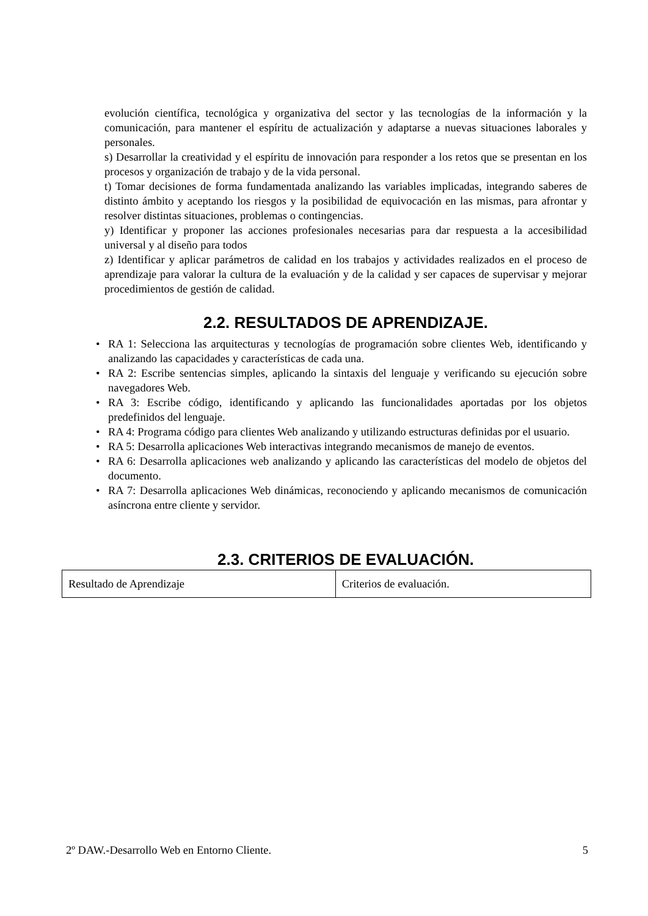evolución científica, tecnológica y organizativa del sector y las tecnologías de la información y la comunicación, para mantener el espíritu de actualización y adaptarse a nuevas situaciones laborales y personales.
s) Desarrollar la creatividad y el espíritu de innovación para responder a los retos que se presentan en los procesos y organización de trabajo y de la vida personal.
t) Tomar decisiones de forma fundamentada analizando las variables implicadas, integrando saberes de distinto ámbito y aceptando los riesgos y la posibilidad de equivocación en las mismas, para afrontar y resolver distintas situaciones, problemas o contingencias.
y) Identificar y proponer las acciones profesionales necesarias para dar respuesta a la accesibilidad universal y al diseño para todos
z) Identificar y aplicar parámetros de calidad en los trabajos y actividades realizados en el proceso de aprendizaje para valorar la cultura de la evaluación y de la calidad y ser capaces de supervisar y mejorar procedimientos de gestión de calidad.
2.2. RESULTADOS DE APRENDIZAJE.
• RA 1: Selecciona las arquitecturas y tecnologías de programación sobre clientes Web, identificando y analizando las capacidades y características de cada una.
• RA 2: Escribe sentencias simples, aplicando la sintaxis del lenguaje y verificando su ejecución sobre navegadores Web.
• RA 3: Escribe código, identificando y aplicando las funcionalidades aportadas por los objetos predefinidos del lenguaje.
• RA 4: Programa código para clientes Web analizando y utilizando estructuras definidas por el usuario.
• RA 5: Desarrolla aplicaciones Web interactivas integrando mecanismos de manejo de eventos.
• RA 6: Desarrolla aplicaciones web analizando y aplicando las características del modelo de objetos del documento.
• RA 7: Desarrolla aplicaciones Web dinámicas, reconociendo y aplicando mecanismos de comunicación asíncrona entre cliente y servidor.
2.3. CRITERIOS DE EVALUACIÓN.
| Resultado de Aprendizaje | Criterios de evaluación. |
2º DAW.-Desarrollo Web en Entorno Cliente. 5